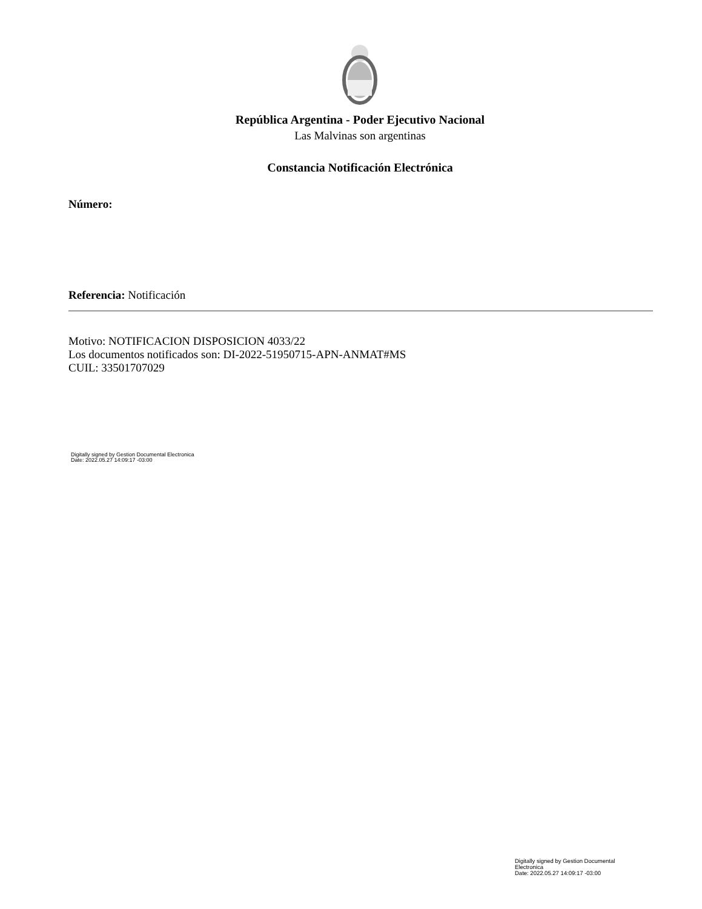República Argentina - Poder Ejecutivo Nacional
Las Malvinas son argentinas
Constancia Notificación Electrónica
Número:
Referencia: Notificación
Motivo: NOTIFICACION DISPOSICION 4033/22
Los documentos notificados son: DI-2022-51950715-APN-ANMAT#MS
CUIL: 33501707029
Digitally signed by Gestion Documental Electronica
Date: 2022.05.27 14:09:17 -03:00
Digitally signed by Gestion Documental
Electronica
Date: 2022.05.27 14:09:17 -03:00